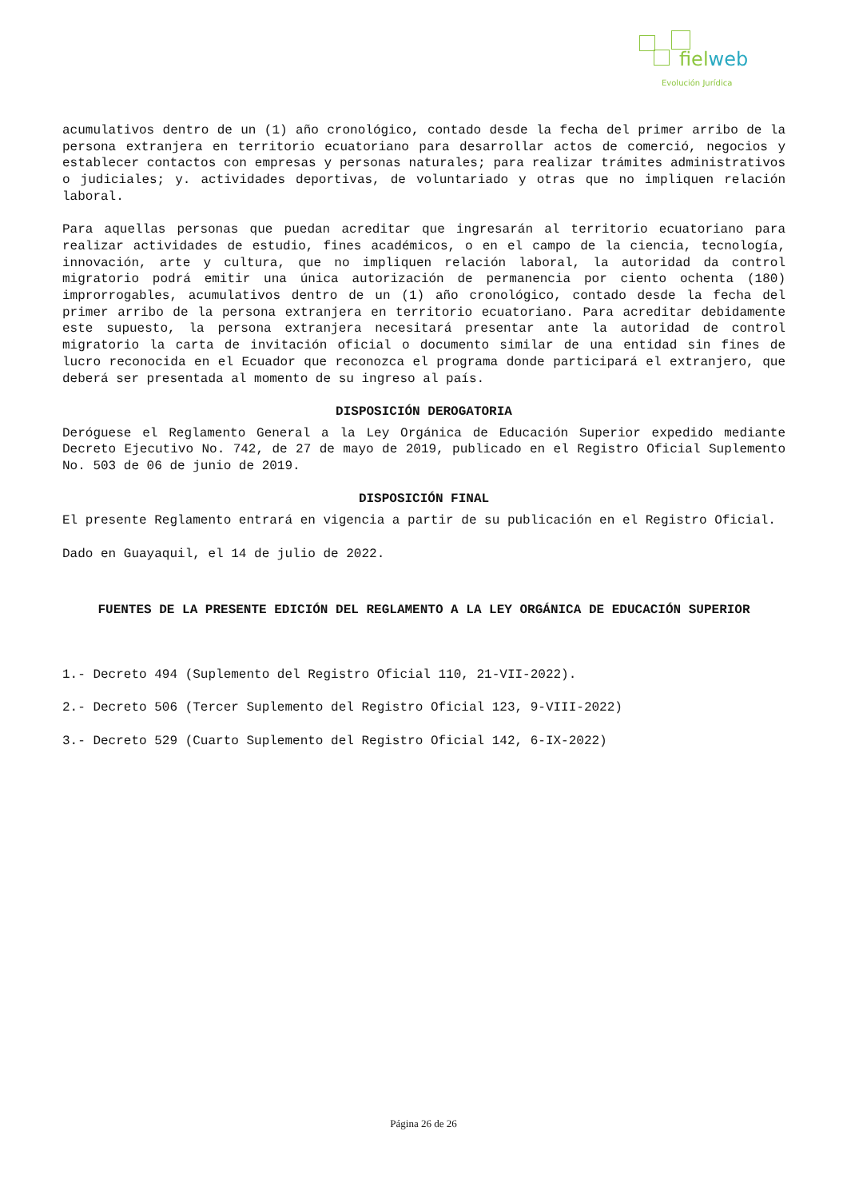fielweb
Evolución Jurídica
acumulativos dentro de un (1) año cronológico, contado desde la fecha del primer arribo de la persona extranjera en territorio ecuatoriano para desarrollar actos de comerció, negocios y establecer contactos con empresas y personas naturales; para realizar trámites administrativos o judiciales; y. actividades deportivas, de voluntariado y otras que no impliquen relación laboral.
Para aquellas personas que puedan acreditar que ingresarán al territorio ecuatoriano para realizar actividades de estudio, fines académicos, o en el campo de la ciencia, tecnología, innovación, arte y cultura, que no impliquen relación laboral, la autoridad da control migratorio podrá emitir una única autorización de permanencia por ciento ochenta (180) improrrogables, acumulativos dentro de un (1) año cronológico, contado desde la fecha del primer arribo de la persona extranjera en territorio ecuatoriano. Para acreditar debidamente este supuesto, la persona extranjera necesitará presentar ante la autoridad de control migratorio la carta de invitación oficial o documento similar de una entidad sin fines de lucro reconocida en el Ecuador que reconozca el programa donde participará el extranjero, que deberá ser presentada al momento de su ingreso al país.
DISPOSICIÓN DEROGATORIA
Deróguese el Reglamento General a la Ley Orgánica de Educación Superior expedido mediante Decreto Ejecutivo No. 742, de 27 de mayo de 2019, publicado en el Registro Oficial Suplemento No. 503 de 06 de junio de 2019.
DISPOSICIÓN FINAL
El presente Reglamento entrará en vigencia a partir de su publicación en el Registro Oficial.
Dado en Guayaquil, el 14 de julio de 2022.
FUENTES DE LA PRESENTE EDICIÓN DEL REGLAMENTO A LA LEY ORGÁNICA DE EDUCACIÓN SUPERIOR
1.- Decreto 494 (Suplemento del Registro Oficial 110, 21-VII-2022).
2.- Decreto 506 (Tercer Suplemento del Registro Oficial 123, 9-VIII-2022)
3.- Decreto 529 (Cuarto Suplemento del Registro Oficial 142, 6-IX-2022)
Página 26 de 26